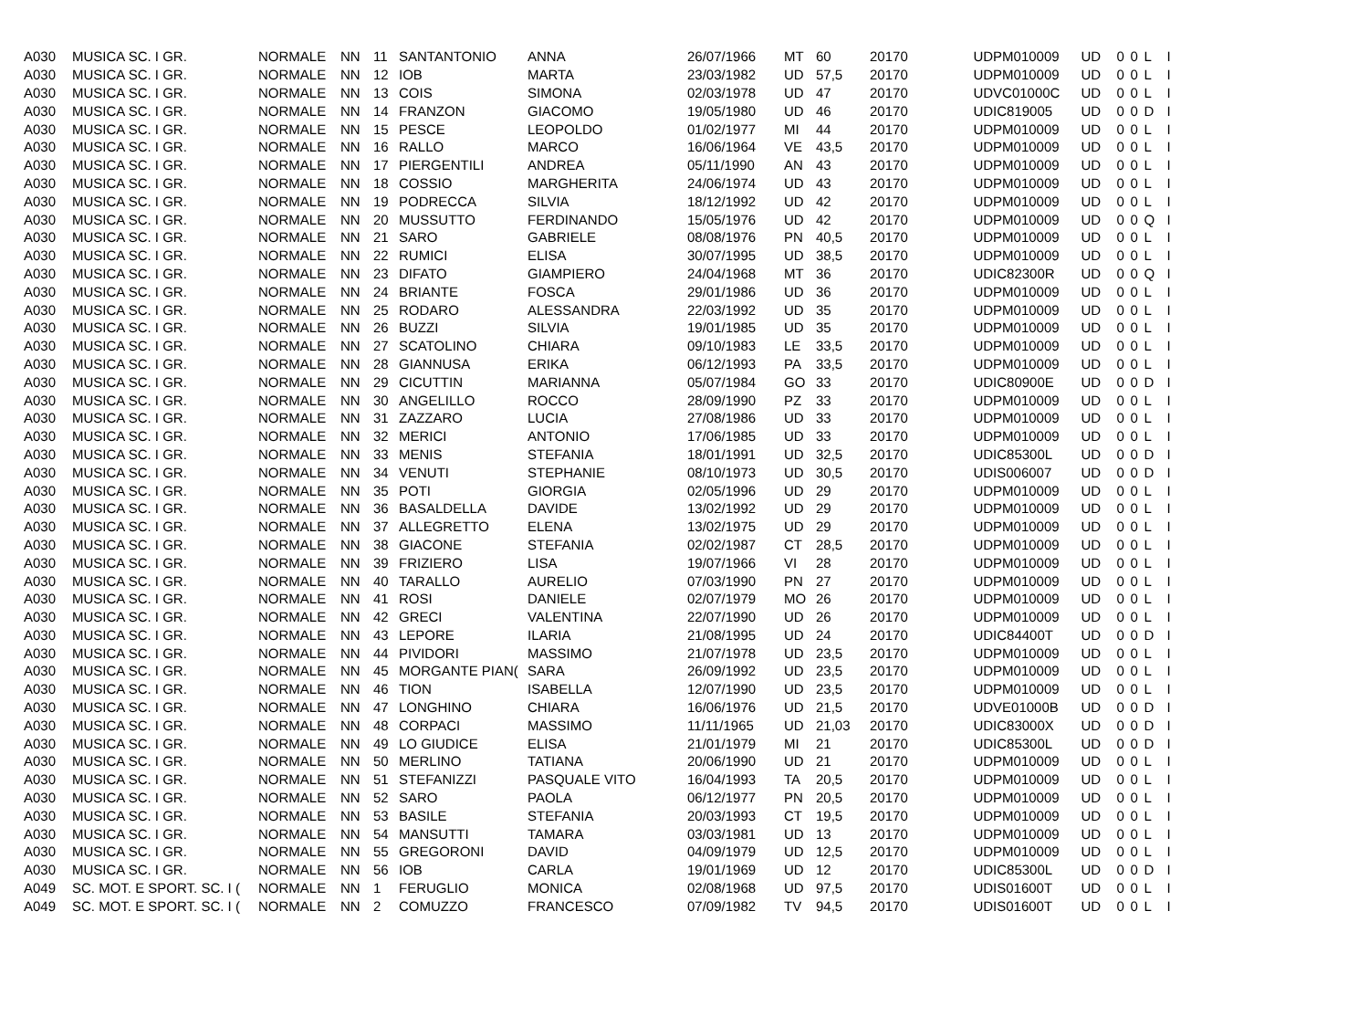| A030 | MUSICA SC. I GR. | NORMALE | NN | 11 | SANTANTONIO | ANNA | 26/07/1966 | MT | 60 | 2017 | 0 | UDPM010009 | UD | 0 | 0 | L | I |
| A030 | MUSICA SC. I GR. | NORMALE | NN | 12 | IOB | MARTA | 23/03/1982 | UD | 57,5 | 2017 | 0 | UDPM010009 | UD | 0 | 0 | L | I |
| A030 | MUSICA SC. I GR. | NORMALE | NN | 13 | COIS | SIMONA | 02/03/1978 | UD | 47 | 2017 | 0 | UDVC01000C | UD | 0 | 0 | L | I |
| A030 | MUSICA SC. I GR. | NORMALE | NN | 14 | FRANZON | GIACOMO | 19/05/1980 | UD | 46 | 2017 | 0 | UDIC819005 | UD | 0 | 0 | D | I |
| A030 | MUSICA SC. I GR. | NORMALE | NN | 15 | PESCE | LEOPOLDO | 01/02/1977 | MI | 44 | 2017 | 0 | UDPM010009 | UD | 0 | 0 | L | I |
| A030 | MUSICA SC. I GR. | NORMALE | NN | 16 | RALLO | MARCO | 16/06/1964 | VE | 43,5 | 2017 | 0 | UDPM010009 | UD | 0 | 0 | L | I |
| A030 | MUSICA SC. I GR. | NORMALE | NN | 17 | PIERGENTILI | ANDREA | 05/11/1990 | AN | 43 | 2017 | 0 | UDPM010009 | UD | 0 | 0 | L | I |
| A030 | MUSICA SC. I GR. | NORMALE | NN | 18 | COSSIO | MARGHERITA | 24/06/1974 | UD | 43 | 2017 | 0 | UDPM010009 | UD | 0 | 0 | L | I |
| A030 | MUSICA SC. I GR. | NORMALE | NN | 19 | PODRECCA | SILVIA | 18/12/1992 | UD | 42 | 2017 | 0 | UDPM010009 | UD | 0 | 0 | L | I |
| A030 | MUSICA SC. I GR. | NORMALE | NN | 20 | MUSSUTTO | FERDINANDO | 15/05/1976 | UD | 42 | 2017 | 0 | UDPM010009 | UD | 0 | 0 | Q | I |
| A030 | MUSICA SC. I GR. | NORMALE | NN | 21 | SARO | GABRIELE | 08/08/1976 | PN | 40,5 | 2017 | 0 | UDPM010009 | UD | 0 | 0 | L | I |
| A030 | MUSICA SC. I GR. | NORMALE | NN | 22 | RUMICI | ELISA | 30/07/1995 | UD | 38,5 | 2017 | 0 | UDPM010009 | UD | 0 | 0 | L | I |
| A030 | MUSICA SC. I GR. | NORMALE | NN | 23 | DIFATO | GIAMPIERO | 24/04/1968 | MT | 36 | 2017 | 0 | UDIC82300R | UD | 0 | 0 | Q | I |
| A030 | MUSICA SC. I GR. | NORMALE | NN | 24 | BRIANTE | FOSCA | 29/01/1986 | UD | 36 | 2017 | 0 | UDPM010009 | UD | 0 | 0 | L | I |
| A030 | MUSICA SC. I GR. | NORMALE | NN | 25 | RODARO | ALESSANDRA | 22/03/1992 | UD | 35 | 2017 | 0 | UDPM010009 | UD | 0 | 0 | L | I |
| A030 | MUSICA SC. I GR. | NORMALE | NN | 26 | BUZZI | SILVIA | 19/01/1985 | UD | 35 | 2017 | 0 | UDPM010009 | UD | 0 | 0 | L | I |
| A030 | MUSICA SC. I GR. | NORMALE | NN | 27 | SCATOLINO | CHIARA | 09/10/1983 | LE | 33,5 | 2017 | 0 | UDPM010009 | UD | 0 | 0 | L | I |
| A030 | MUSICA SC. I GR. | NORMALE | NN | 28 | GIANNUSA | ERIKA | 06/12/1993 | PA | 33,5 | 2017 | 0 | UDPM010009 | UD | 0 | 0 | L | I |
| A030 | MUSICA SC. I GR. | NORMALE | NN | 29 | CICUTTIN | MARIANNA | 05/07/1984 | GO | 33 | 2017 | 0 | UDIC80900E | UD | 0 | 0 | D | I |
| A030 | MUSICA SC. I GR. | NORMALE | NN | 30 | ANGELILLO | ROCCO | 28/09/1990 | PZ | 33 | 2017 | 0 | UDPM010009 | UD | 0 | 0 | L | I |
| A030 | MUSICA SC. I GR. | NORMALE | NN | 31 | ZAZZARO | LUCIA | 27/08/1986 | UD | 33 | 2017 | 0 | UDPM010009 | UD | 0 | 0 | L | I |
| A030 | MUSICA SC. I GR. | NORMALE | NN | 32 | MERICI | ANTONIO | 17/06/1985 | UD | 33 | 2017 | 0 | UDPM010009 | UD | 0 | 0 | L | I |
| A030 | MUSICA SC. I GR. | NORMALE | NN | 33 | MENIS | STEFANIA | 18/01/1991 | UD | 32,5 | 2017 | 0 | UDIC85300L | UD | 0 | 0 | D | I |
| A030 | MUSICA SC. I GR. | NORMALE | NN | 34 | VENUTI | STEPHANIE | 08/10/1973 | UD | 30,5 | 2017 | 0 | UDIS006007 | UD | 0 | 0 | D | I |
| A030 | MUSICA SC. I GR. | NORMALE | NN | 35 | POTI | GIORGIA | 02/05/1996 | UD | 29 | 2017 | 0 | UDPM010009 | UD | 0 | 0 | L | I |
| A030 | MUSICA SC. I GR. | NORMALE | NN | 36 | BASALDELLA | DAVIDE | 13/02/1992 | UD | 29 | 2017 | 0 | UDPM010009 | UD | 0 | 0 | L | I |
| A030 | MUSICA SC. I GR. | NORMALE | NN | 37 | ALLEGRETTO | ELENA | 13/02/1975 | UD | 29 | 2017 | 0 | UDPM010009 | UD | 0 | 0 | L | I |
| A030 | MUSICA SC. I GR. | NORMALE | NN | 38 | GIACONE | STEFANIA | 02/02/1987 | CT | 28,5 | 2017 | 0 | UDPM010009 | UD | 0 | 0 | L | I |
| A030 | MUSICA SC. I GR. | NORMALE | NN | 39 | FRIZIERO | LISA | 19/07/1966 | VI | 28 | 2017 | 0 | UDPM010009 | UD | 0 | 0 | L | I |
| A030 | MUSICA SC. I GR. | NORMALE | NN | 40 | TARALLO | AURELIO | 07/03/1990 | PN | 27 | 2017 | 0 | UDPM010009 | UD | 0 | 0 | L | I |
| A030 | MUSICA SC. I GR. | NORMALE | NN | 41 | ROSI | DANIELE | 02/07/1979 | MO | 26 | 2017 | 0 | UDPM010009 | UD | 0 | 0 | L | I |
| A030 | MUSICA SC. I GR. | NORMALE | NN | 42 | GRECI | VALENTINA | 22/07/1990 | UD | 26 | 2017 | 0 | UDPM010009 | UD | 0 | 0 | L | I |
| A030 | MUSICA SC. I GR. | NORMALE | NN | 43 | LEPORE | ILARIA | 21/08/1995 | UD | 24 | 2017 | 0 | UDIC84400T | UD | 0 | 0 | D | I |
| A030 | MUSICA SC. I GR. | NORMALE | NN | 44 | PIVIDORI | MASSIMO | 21/07/1978 | UD | 23,5 | 2017 | 0 | UDPM010009 | UD | 0 | 0 | L | I |
| A030 | MUSICA SC. I GR. | NORMALE | NN | 45 | MORGANTE PIAN( | SARA | 26/09/1992 | UD | 23,5 | 2017 | 0 | UDPM010009 | UD | 0 | 0 | L | I |
| A030 | MUSICA SC. I GR. | NORMALE | NN | 46 | TION | ISABELLA | 12/07/1990 | UD | 23,5 | 2017 | 0 | UDPM010009 | UD | 0 | 0 | L | I |
| A030 | MUSICA SC. I GR. | NORMALE | NN | 47 | LONGHINO | CHIARA | 16/06/1976 | UD | 21,5 | 2017 | 0 | UDVE01000B | UD | 0 | 0 | D | I |
| A030 | MUSICA SC. I GR. | NORMALE | NN | 48 | CORPACI | MASSIMO | 11/11/1965 | UD | 21,03 | 2017 | 0 | UDIC83000X | UD | 0 | 0 | D | I |
| A030 | MUSICA SC. I GR. | NORMALE | NN | 49 | LO GIUDICE | ELISA | 21/01/1979 | MI | 21 | 2017 | 0 | UDIC85300L | UD | 0 | 0 | D | I |
| A030 | MUSICA SC. I GR. | NORMALE | NN | 50 | MERLINO | TATIANA | 20/06/1990 | UD | 21 | 2017 | 0 | UDPM010009 | UD | 0 | 0 | L | I |
| A030 | MUSICA SC. I GR. | NORMALE | NN | 51 | STEFANIZZI | PASQUALE VITO | 16/04/1993 | TA | 20,5 | 2017 | 0 | UDPM010009 | UD | 0 | 0 | L | I |
| A030 | MUSICA SC. I GR. | NORMALE | NN | 52 | SARO | PAOLA | 06/12/1977 | PN | 20,5 | 2017 | 0 | UDPM010009 | UD | 0 | 0 | L | I |
| A030 | MUSICA SC. I GR. | NORMALE | NN | 53 | BASILE | STEFANIA | 20/03/1993 | CT | 19,5 | 2017 | 0 | UDPM010009 | UD | 0 | 0 | L | I |
| A030 | MUSICA SC. I GR. | NORMALE | NN | 54 | MANSUTTI | TAMARA | 03/03/1981 | UD | 13 | 2017 | 0 | UDPM010009 | UD | 0 | 0 | L | I |
| A030 | MUSICA SC. I GR. | NORMALE | NN | 55 | GREGORONI | DAVID | 04/09/1979 | UD | 12,5 | 2017 | 0 | UDPM010009 | UD | 0 | 0 | L | I |
| A030 | MUSICA SC. I GR. | NORMALE | NN | 56 | IOB | CARLA | 19/01/1969 | UD | 12 | 2017 | 0 | UDIC85300L | UD | 0 | 0 | D | I |
| A049 | SC. MOT. E SPORT. SC. I ( | NORMALE | NN | 1 | FERUGLIO | MONICA | 02/08/1968 | UD | 97,5 | 2017 | 0 | UDIS01600T | UD | 0 | 0 | L | I |
| A049 | SC. MOT. E SPORT. SC. I ( | NORMALE | NN | 2 | COMUZZO | FRANCESCO | 07/09/1982 | TV | 94,5 | 2017 | 0 | UDIS01600T | UD | 0 | 0 | L | I |